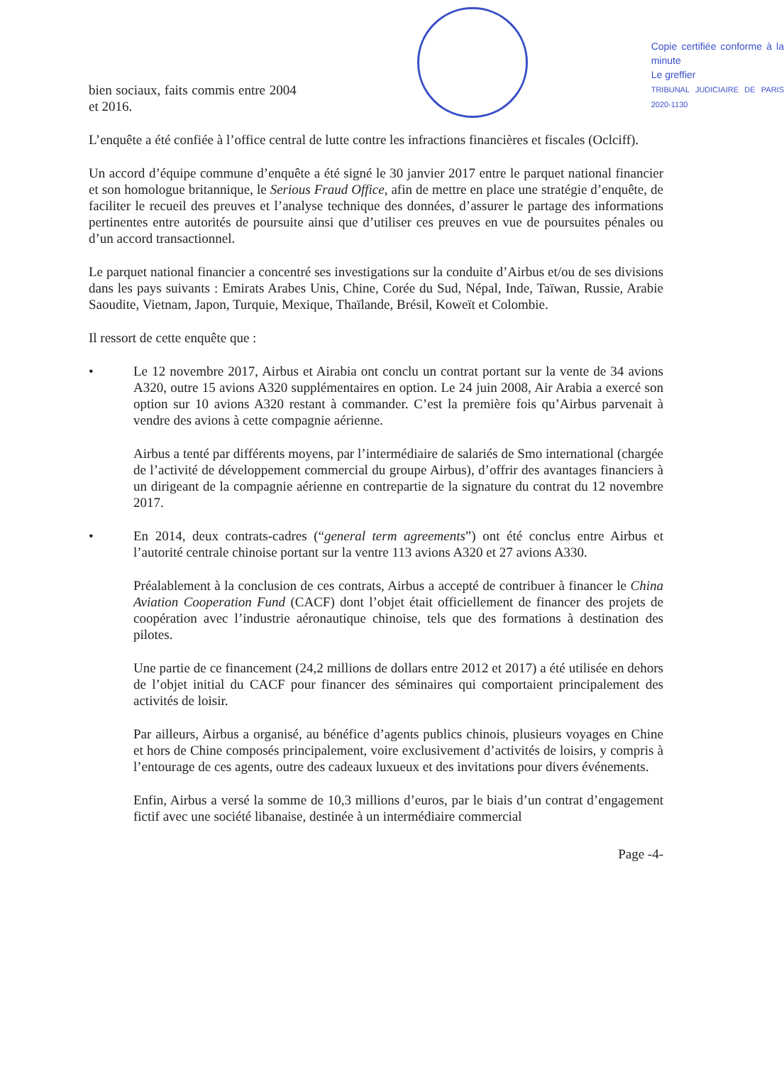bien sociaux, faits commis entre 2004 et 2016.
Copie certifiée conforme à la minute
Le greffier
TRIBUNAL JUDICIAIRE DE PARIS 2020-1130
L’enquête a été confiée à l’office central de lutte contre les infractions financières et fiscales (Oclciff).
Un accord d’équipe commune d’enquête a été signé le 30 janvier 2017 entre le parquet national financier et son homologue britannique, le Serious Fraud Office, afin de mettre en place une stratégie d’enquête, de faciliter le recueil des preuves et l’analyse technique des données, d’assurer le partage des informations pertinentes entre autorités de poursuite ainsi que d’utiliser ces preuves en vue de poursuites pénales ou d’un accord transactionnel.
Le parquet national financier a concentré ses investigations sur la conduite d’Airbus et/ou de ses divisions dans les pays suivants : Emirats Arabes Unis, Chine, Corée du Sud, Népal, Inde, Taïwan, Russie, Arabie Saoudite, Vietnam, Japon, Turquie, Mexique, Thaïlande, Brésil, Koweït et Colombie.
Il ressort de cette enquête que :
• Le 12 novembre 2017, Airbus et Airabia ont conclu un contrat portant sur la vente de 34 avions A320, outre 15 avions A320 supplémentaires en option. Le 24 juin 2008, Air Arabia a exercé son option sur 10 avions A320 restant à commander. C’est la première fois qu’Airbus parvenait à vendre des avions à cette compagnie aérienne.
Airbus a tenté par différents moyens, par l’intermédiaire de salariés de Smo international (chargée de l’activité de développement commercial du groupe Airbus), d’offrir des avantages financiers à un dirigeant de la compagnie aérienne en contrepartie de la signature du contrat du 12 novembre 2017.
• En 2014, deux contrats-cadres (“general term agreements”) ont été conclus entre Airbus et l’autorité centrale chinoise portant sur la ventre 113 avions A320 et 27 avions A330.
Préalablement à la conclusion de ces contrats, Airbus a accepté de contribuer à financer le China Aviation Cooperation Fund (CACF) dont l’objet était officiellement de financer des projets de coopération avec l’industrie aéronautique chinoise, tels que des formations à destination des pilotes.
Une partie de ce financement (24,2 millions de dollars entre 2012 et 2017) a été utilisée en dehors de l’objet initial du CACF pour financer des séminaires qui comportaient principalement des activités de loisir.
Par ailleurs, Airbus a organisé, au bénéfice d’agents publics chinois, plusieurs voyages en Chine et hors de Chine composés principalement, voire exclusivement d’activités de loisirs, y compris à l’entourage de ces agents, outre des cadeaux luxueux et des invitations pour divers événements.
Enfin, Airbus a versé la somme de 10,3 millions d’euros, par le biais d’un contrat d’engagement fictif avec une société libanaise, destinée à un intermédiaire commercial
Page -4-